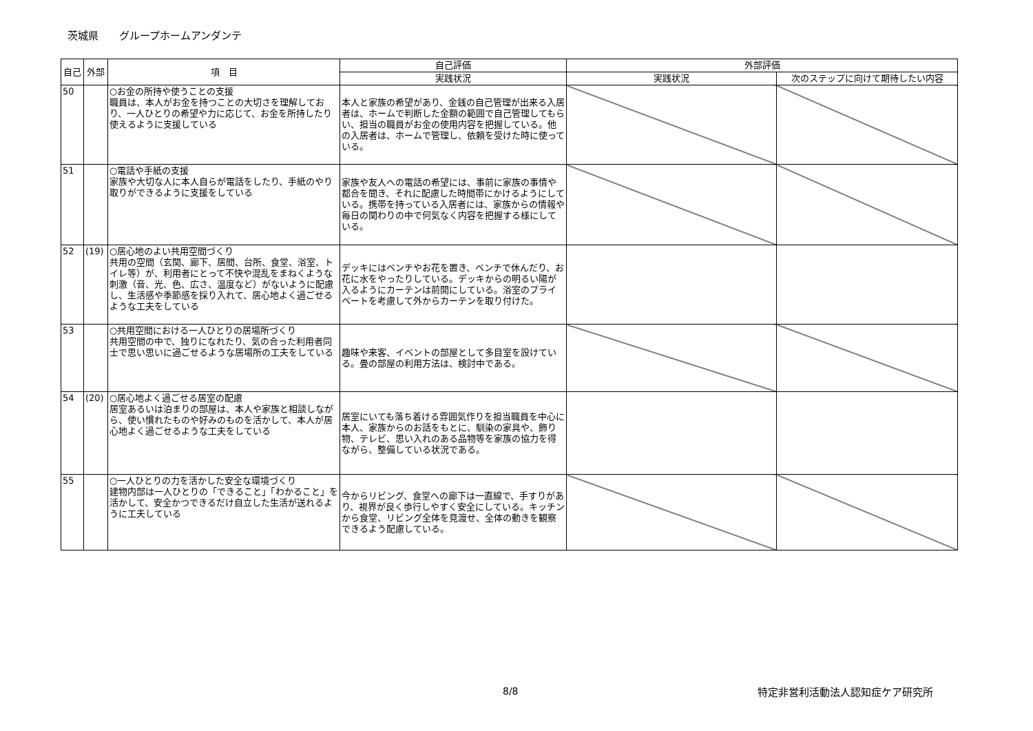茨城県　　グループホームアンダンテ
| 自己 | 外部 | 項 目 | 自己評価 | 外部評価 | |
| --- | --- | --- | --- | --- | --- |
| | | | 実践状況 | 実践状況 | 次のステップに向けて期待したい内容 |
| 50 | | ○お金の所持や使うことの支援 職員は、本人がお金を持つことの大切さを理解しており、一人ひとりの希望や力に応じて、お金を所持したり使えるように支援している | 本人と家族の希望があり、金銭の自己管理が出来る入居者は、ホームで判断した金額の範囲で自己管理してもらい、担当の職員がお金の使用内容を把握している。他の入居者は、ホームで管理し、依頼を受けた時に使っている。 | | |
| 51 | | ○電話や手紙の支援 家族や大切な人に本人自らが電話をしたり、手紙のやり取りができるように支援をしている | 家族や友人への電話の希望には、事前に家族の事情や都合を聞き、それに配慮した時間帯にかけるようにしている。携帯を持っている入居者には、家族からの情報や毎日の関わりの中で何気なく内容を把握する様にしている。 | | |
| 52 | (19) | ○居心地のよい共用空間づくり 共用の空間（玄関、廊下、居間、台所、食堂、浴室、トイレ等）が、利用者にとって不快や混乱をまねくような刺激（音、光、色、広さ、温度など）がないように配慮し、生活感や季節感を採り入れて、居心地よく過ごせるような工夫をしている | デッキにはベンチやお花を置き、ベンチで休んだり、お花に水をやったりしている。デッキからの明るい陽が入るようにカーテンは前開にしている。浴室のプライベートを考慮して外からカーテンを取り付けた。 | | |
| 53 | | ○共用空間における一人ひとりの居場所づくり 共用空間の中で、独りになれたり、気の合った利用者同士で思い思いに過ごせるような居場所の工夫をしている | 趣味や来客、イベントの部屋として多目室を設けている。畳の部屋の利用方法は、検討中である。 | | |
| 54 | (20) | ○居心地よく過ごせる居室の配慮 居室あるいは泊まりの部屋は、本人や家族と相談しながら、使い慣れたものや好みのものを活かして、本人が居心地よく過ごせるような工夫をしている | 居室にいても落ち着ける雰囲気作りを担当職員を中心に本人、家族からのお話をもとに、馴染の家具や、飾り物、テレビ、思い入れのある品物等を家族の協力を得ながら、整備している状況である。 | | |
| 55 | | ○一人ひとりの力を活かした安全な環境づくり 建物内部は一人ひとりの「できること」「わかること」を活かして、安全かつできるだけ自立した生活が送れるように工夫している | 今からリビング、食堂への廊下は一直線で、手すりがあり、視界が良く歩行しやすく安全にしている。キッチンから食堂、リビング全体を見渡せ、全体の動きを観察できるよう配慮している。 | | |
8/8 特定非営利活動法人認知症ケア研究所